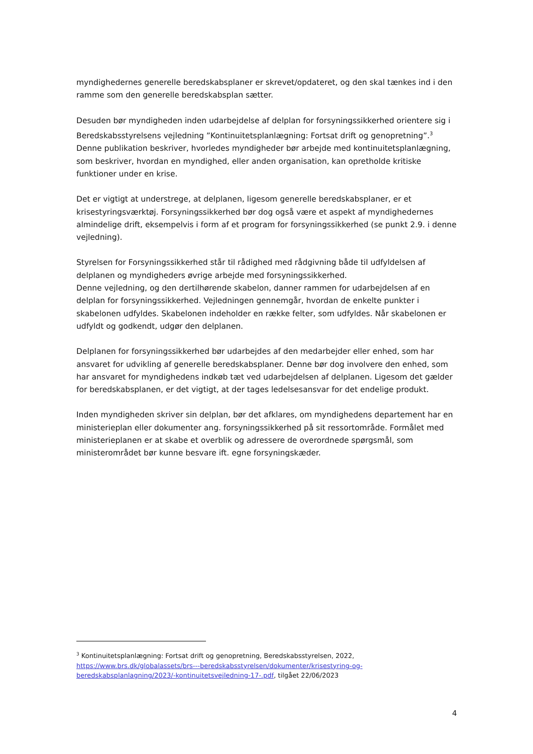myndighedernes generelle beredskabsplaner er skrevet/opdateret, og den skal tænkes ind i den ramme som den generelle beredskabsplan sætter.
Desuden bør myndigheden inden udarbejdelse af delplan for forsyningssikkerhed orientere sig i Beredskabsstyrelsens vejledning ”Kontinuitetsplanlægning: Fortsat drift og genopretning”.<sup>3</sup> Denne publikation beskriver, hvorledes myndigheder bør arbejde med kontinuitetsplanlægning, som beskriver, hvordan en myndighed, eller anden organisation, kan opretholde kritiske funktioner under en krise.
Det er vigtigt at understrege, at delplanen, ligesom generelle beredskabsplaner, er et krisestyringsværktøj. Forsyningssikkerhed bør dog også være et aspekt af myndighedernes almindelige drift, eksempelvis i form af et program for forsyningssikkerhed (se punkt 2.9. i denne vejledning).
Styrelsen for Forsyningssikkerhed står til rådighed med rådgivning både til udfyldelsen af delplanen og myndigheders øvrige arbejde med forsyningssikkerhed.
Denne vejledning, og den dertilhørende skabelon, danner rammen for udarbejdelsen af en delplan for forsyningssikkerhed. Vejledningen gennemgår, hvordan de enkelte punkter i skabelonen udfyldes. Skabelonen indeholder en række felter, som udfyldes. Når skabelonen er udfyldt og godkendt, udgør den delplanen.
Delplanen for forsyningssikkerhed bør udarbejdes af den medarbejder eller enhed, som har ansvaret for udvikling af generelle beredskabsplaner. Denne bør dog involvere den enhed, som har ansvaret for myndighedens indkøb tæt ved udarbejdelsen af delplanen. Ligesom det gælder for beredskabsplanen, er det vigtigt, at der tages ledelsesansvar for det endelige produkt.
Inden myndigheden skriver sin delplan, bør det afklares, om myndighedens departement har en ministerieplan eller dokumenter ang. forsyningssikkerhed på sit ressortområde. Formålet med ministerieplanen er at skabe et overblik og adressere de overordnede spørgsmål, som ministerområdet bør kunne besvare ift. egne forsyningskæder.
<sup>3</sup> Kontinuitetsplanlægning: Fortsat drift og genopretning, Beredskabsstyrelsen, 2022, https://www.brs.dk/globalassets/brs---beredskabsstyrelsen/dokumenter/krisestyring-og-beredskabsplanlagning/2023/-kontinuitetsvejledning-17-.pdf, tilgået 22/06/2023
4